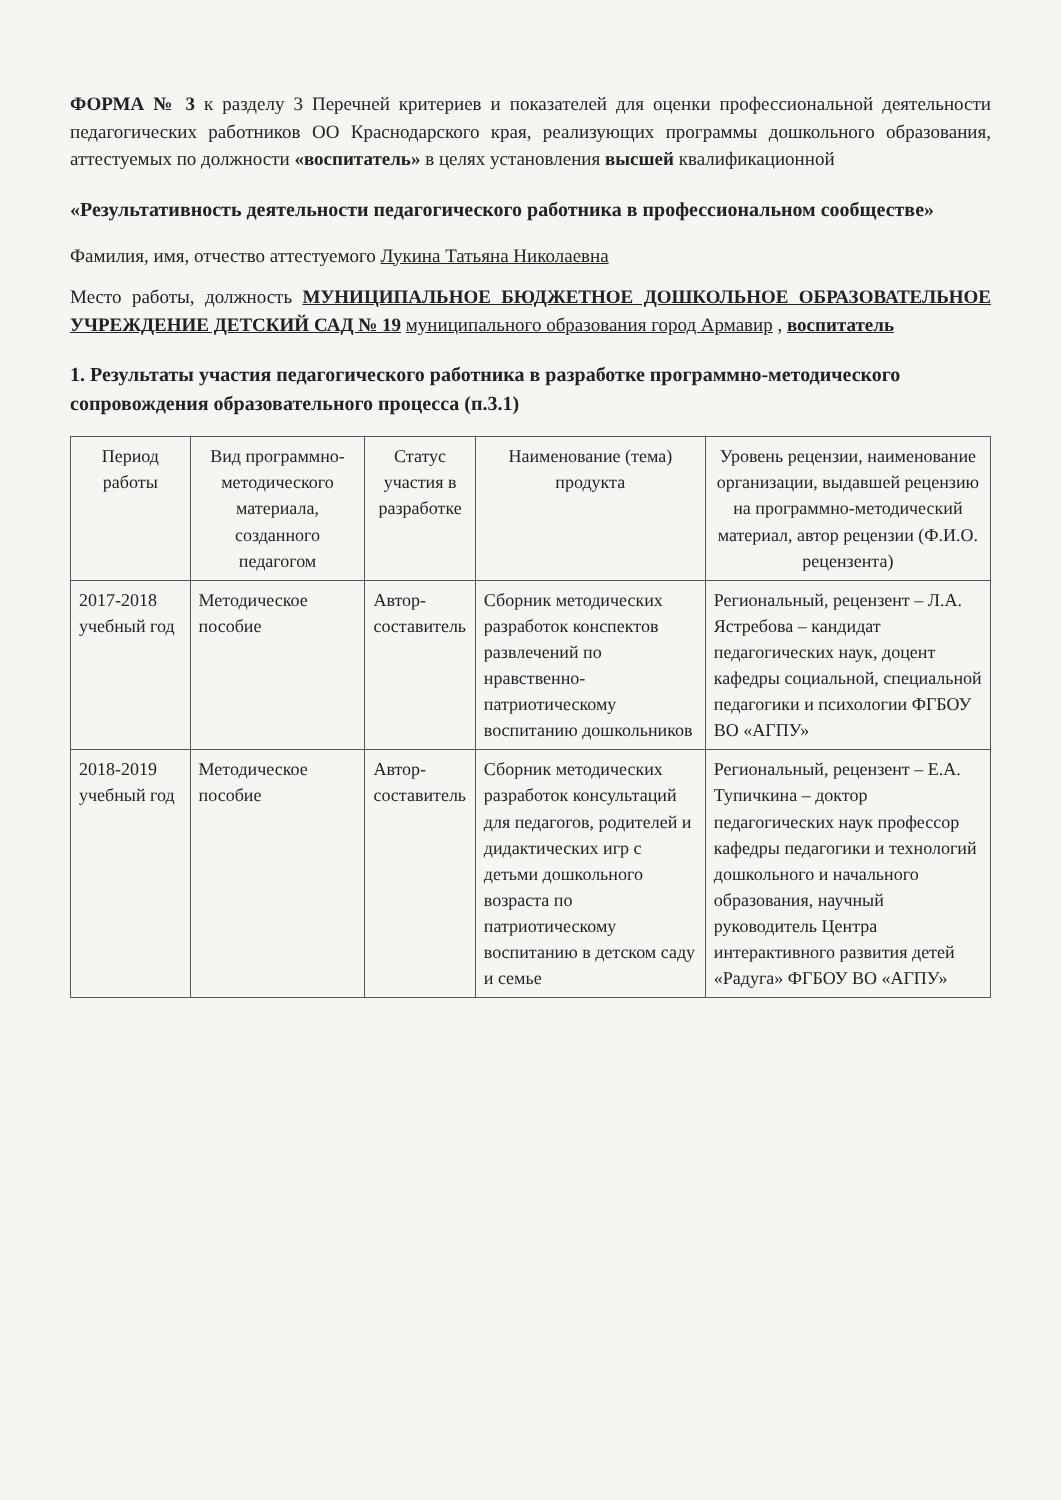ФОРМА № 3 к разделу 3 Перечней критериев и показателей для оценки профессиональной деятельности педагогических работников ОО Краснодарского края, реализующих программы дошкольного образования, аттестуемых по должности «воспитатель» в целях установления высшей квалификационной
«Результативность деятельности педагогического работника в профессиональном сообществе»
Фамилия, имя, отчество аттестуемого Лукина Татьяна Николаевна
Место работы, должность МУНИЦИПАЛЬНОЕ БЮДЖЕТНОЕ ДОШКОЛЬНОЕ ОБРАЗОВАТЕЛЬНОЕ УЧРЕЖДЕНИЕ ДЕТСКИЙ САД № 19 муниципального образования город Армавир , воспитатель
1. Результаты участия педагогического работника в разработке программно-методического сопровождения образовательного процесса (п.3.1)
| Период работы | Вид программно-методического материала, созданного педагогом | Статус участия в разработке | Наименование (тема) продукта | Уровень рецензии, наименование организации, выдавшей рецензию на программно-методический материал, автор рецензии (Ф.И.О. рецензента) |
| --- | --- | --- | --- | --- |
| 2017-2018 учебный год | Методическое пособие | Автор-составитель | Сборник методических разработок конспектов развлечений по нравственно-патриотическому воспитанию дошкольников | Региональный, рецензент – Л.А. Ястребова – кандидат педагогических наук, доцент кафедры социальной, специальной педагогики и психологии ФГБОУ ВО «АГПУ» |
| 2018-2019 учебный год | Методическое пособие | Автор-составитель | Сборник методических разработок консультаций для педагогов, родителей и дидактических игр с детьми дошкольного возраста по патриотическому воспитанию в детском саду и семье | Региональный, рецензент – Е.А. Тупичкина – доктор педагогических наук профессор кафедры педагогики и технологий дошкольного и начального образования, научный руководитель Центра интерактивного развития детей «Радуга» ФГБОУ ВО «АГПУ» |